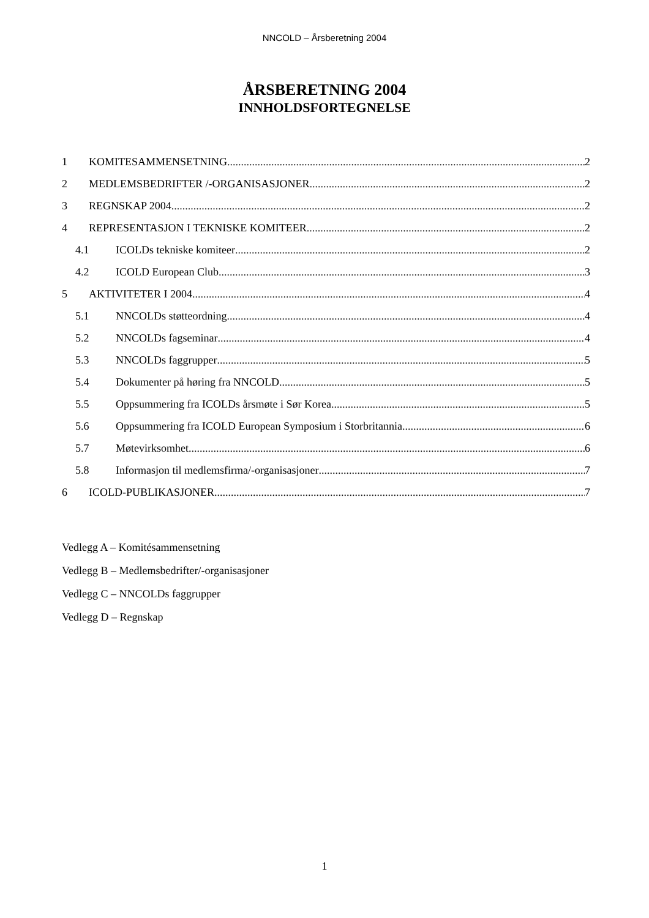NNCOLD – Årsberetning 2004
ÅRSBERETNING 2004
INNHOLDSFORTEGNELSE
1 KOMITESAMMENSETNING 2
2 MEDLEMSBEDRIFTER /-ORGANISASJONER 2
3 REGNSKAP 2004 2
4 REPRESENTASJON I TEKNISKE KOMITEER 2
4.1 ICOLDs tekniske komiteer 2
4.2 ICOLD European Club 3
5 AKTIVITETER I 2004 4
5.1 NNCOLDs støtteordning 4
5.2 NNCOLDs fagseminar 4
5.3 NNCOLDs faggrupper 5
5.4 Dokumenter på høring fra NNCOLD 5
5.5 Oppsummering fra ICOLDs årsmøte i Sør Korea 5
5.6 Oppsummering fra ICOLD European Symposium i Storbritannia 6
5.7 Møtevirksomhet 6
5.8 Informasjon til medlemsfirma/-organisasjoner 7
6 ICOLD-PUBLIKASJONER 7
Vedlegg A – Komitésammensetning
Vedlegg B – Medlemsbedrifter/-organisasjoner
Vedlegg C – NNCOLDs faggrupper
Vedlegg D – Regnskap
1